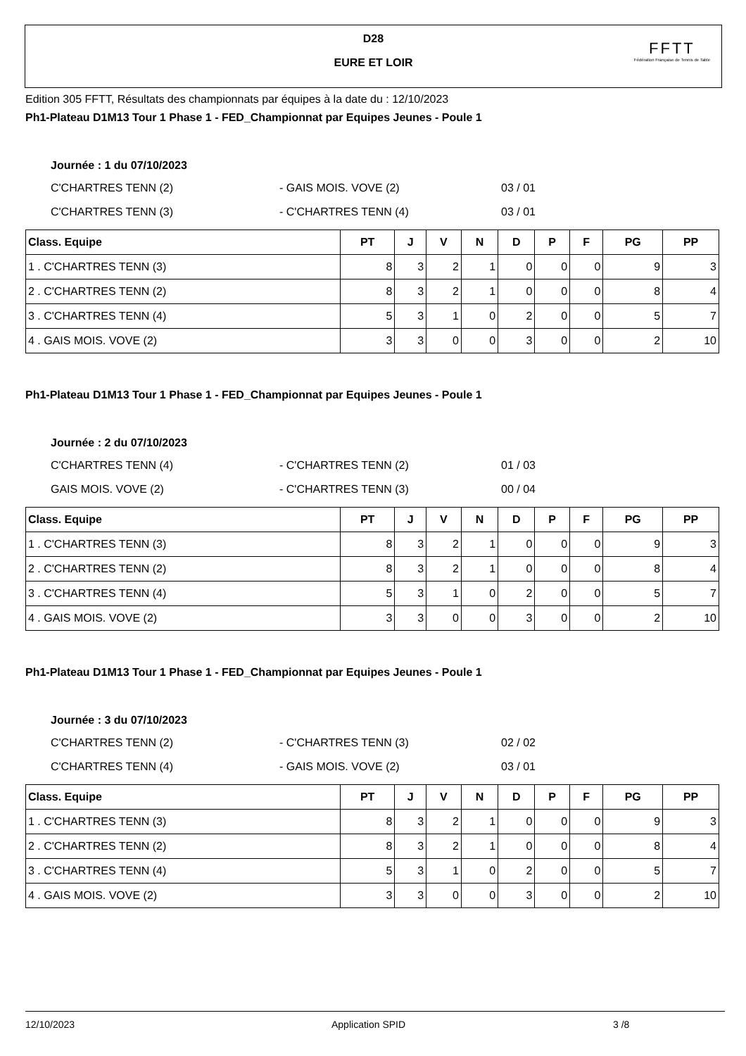D28
EURE ET LOIR
FFTT
Fédération Française de Tennis de Table
Edition 305 FFTT, Résultats des championnats par équipes à la date du : 12/10/2023
Ph1-Plateau D1M13 Tour 1 Phase 1 - FED_Championnat par Equipes Jeunes - Poule 1
Journée : 1 du 07/10/2023
C'CHARTRES TENN (2) - GAIS MOIS. VOVE (2) 03 / 01
C'CHARTRES TENN (3) - C'CHARTRES TENN (4) 03 / 01
| Class. Equipe | PT | J | V | N | D | P | F | PG | PP |
| --- | --- | --- | --- | --- | --- | --- | --- | --- | --- |
| 1 . C'CHARTRES TENN (3) | 8 | 3 | 2 | 1 | 0 | 0 | 0 | 9 | 3 |
| 2 . C'CHARTRES TENN (2) | 8 | 3 | 2 | 1 | 0 | 0 | 0 | 8 | 4 |
| 3 . C'CHARTRES TENN (4) | 5 | 3 | 1 | 0 | 2 | 0 | 0 | 5 | 7 |
| 4 . GAIS MOIS. VOVE (2) | 3 | 3 | 0 | 0 | 3 | 0 | 0 | 2 | 10 |
Ph1-Plateau D1M13 Tour 1 Phase 1 - FED_Championnat par Equipes Jeunes - Poule 1
Journée : 2 du 07/10/2023
C'CHARTRES TENN (4) - C'CHARTRES TENN (2) 01 / 03
GAIS MOIS. VOVE (2) - C'CHARTRES TENN (3) 00 / 04
| Class. Equipe | PT | J | V | N | D | P | F | PG | PP |
| --- | --- | --- | --- | --- | --- | --- | --- | --- | --- |
| 1 . C'CHARTRES TENN (3) | 8 | 3 | 2 | 1 | 0 | 0 | 0 | 9 | 3 |
| 2 . C'CHARTRES TENN (2) | 8 | 3 | 2 | 1 | 0 | 0 | 0 | 8 | 4 |
| 3 . C'CHARTRES TENN (4) | 5 | 3 | 1 | 0 | 2 | 0 | 0 | 5 | 7 |
| 4 . GAIS MOIS. VOVE (2) | 3 | 3 | 0 | 0 | 3 | 0 | 0 | 2 | 10 |
Ph1-Plateau D1M13 Tour 1 Phase 1 - FED_Championnat par Equipes Jeunes - Poule 1
Journée : 3 du 07/10/2023
C'CHARTRES TENN (2) - C'CHARTRES TENN (3) 02 / 02
C'CHARTRES TENN (4) - GAIS MOIS. VOVE (2) 03 / 01
| Class. Equipe | PT | J | V | N | D | P | F | PG | PP |
| --- | --- | --- | --- | --- | --- | --- | --- | --- | --- |
| 1 . C'CHARTRES TENN (3) | 8 | 3 | 2 | 1 | 0 | 0 | 0 | 9 | 3 |
| 2 . C'CHARTRES TENN (2) | 8 | 3 | 2 | 1 | 0 | 0 | 0 | 8 | 4 |
| 3 . C'CHARTRES TENN (4) | 5 | 3 | 1 | 0 | 2 | 0 | 0 | 5 | 7 |
| 4 . GAIS MOIS. VOVE (2) | 3 | 3 | 0 | 0 | 3 | 0 | 0 | 2 | 10 |
12/10/2023 Application SPID 3 /8